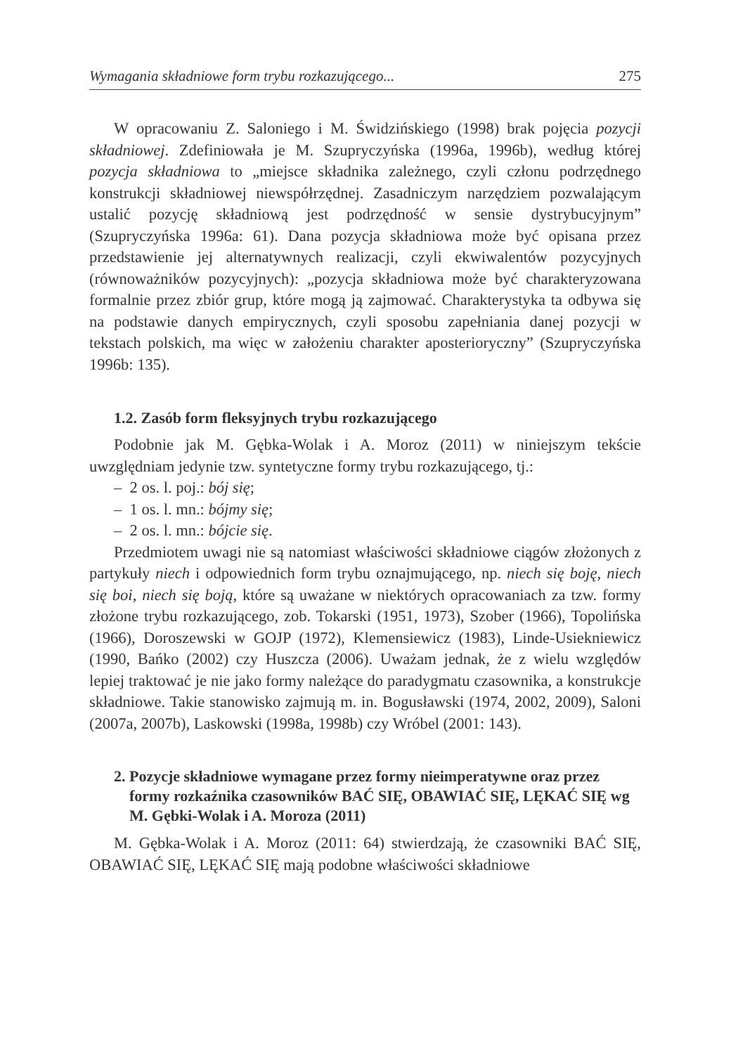Wymagania składniowe form trybu rozkazującego... 275
W opracowaniu Z. Saloniego i M. Świdzińskiego (1998) brak pojęcia pozycji składniowej. Zdefiniowała je M. Szupryczyńska (1996a, 1996b), według której pozycja składniowa to „miejsce składnika zależnego, czyli członu podrzędnego konstrukcji składniowej niewspółrzędnej. Zasadniczym narzędziem pozwalającym ustalić pozycję składniową jest podrzędność w sensie dystrybucyjnym” (Szupryczyńska 1996a: 61). Dana pozycja składniowa może być opisana przez przedstawienie jej alternatywnych realizacji, czyli ekwiwalentów pozycyjnych (równoważników pozycyjnych): „pozycja składniowa może być charakteryzowana formalnie przez zbiór grup, które mogą ją zajmować. Charakterystyka ta odbywa się na podstawie danych empirycznych, czyli sposobu zapełniania danej pozycji w tekstach polskich, ma więc w założeniu charakter aposterioryczny” (Szupryczyńska 1996b: 135).
1.2. Zasób form fleksyjnych trybu rozkazującego
Podobnie jak M. Gębka-Wolak i A. Moroz (2011) w niniejszym tekście uwzględniam jedynie tzw. syntetyczne formy trybu rozkazującego, tj.:
– 2 os. l. poj.: bój się;
– 1 os. l. mn.: bójmy się;
– 2 os. l. mn.: bójcie się.
Przedmiotem uwagi nie są natomiast właściwości składniowe ciągów złożonych z partykuły niech i odpowiednich form trybu oznajmującego, np. niech się boję, niech się boi, niech się boją, które są uważane w niektórych opracowaniach za tzw. formy złożone trybu rozkazującego, zob. Tokarski (1951, 1973), Szober (1966), Topolińska (1966), Doroszewski w GOJP (1972), Klemensiewicz (1983), Linde-Usiekniewicz (1990, Bańko (2002) czy Huszcza (2006). Uważam jednak, że z wielu względów lepiej traktować je nie jako formy należące do paradygmatu czasownika, a konstrukcje składniowe. Takie stanowisko zajmują m. in. Bogusławski (1974, 2002, 2009), Saloni (2007a, 2007b), Laskowski (1998a, 1998b) czy Wróbel (2001: 143).
2. Pozycje składniowe wymagane przez formy nieimperatywne oraz przez formy rozkaźnika czasowników BAĆ SIĘ, OBAWIAĆ SIĘ, LĘKAĆ SIĘ wg M. Gębki-Wolak i A. Moroza (2011)
M. Gębka-Wolak i A. Moroz (2011: 64) stwierdzają, że czasowniki BAĆ SIĘ, OBAWIAĆ SIĘ, LĘKAĆ SIĘ mają podobne właściwości składniowe